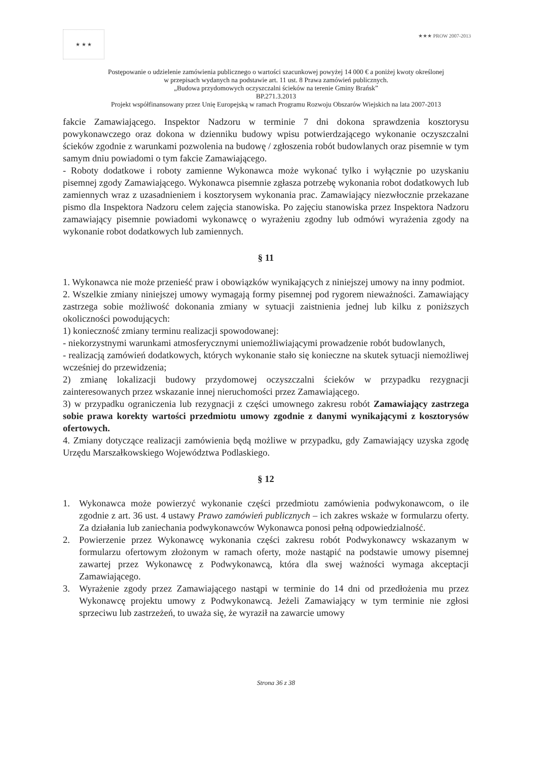★ ★ ★
★★★ PROW 2007-2013
Postępowanie o udzielenie zamówienia publicznego o wartości szacunkowej powyżej 14 000 € a poniżej kwoty określonej
w przepisach wydanych na podstawie art. 11 ust. 8 Prawa zamówień publicznych.
„Budowa przydomowych oczyszczalni ścieków na terenie Gminy Brańsk”
BP.271.3.2013
Projekt współfinansowany przez Unię Europejską w ramach Programu Rozwoju Obszarów Wiejskich na lata 2007-2013
fakcie Zamawiającego. Inspektor Nadzoru w terminie 7 dni dokona sprawdzenia kosztorysu powykonawczego oraz dokona w dzienniku budowy wpisu potwierdzającego wykonanie oczyszczalni ścieków zgodnie z warunkami pozwolenia na budowę / zgłoszenia robót budowlanych oraz pisemnie w tym samym dniu powiadomi o tym fakcie Zamawiającego.
- Roboty dodatkowe i roboty zamienne Wykonawca może wykonać tylko i wyłącznie po uzyskaniu pisemnej zgody Zamawiającego. Wykonawca pisemnie zgłasza potrzebę wykonania robot dodatkowych lub zamiennych wraz z uzasadnieniem i kosztorysem wykonania prac. Zamawiający niezwłocznie przekazane pismo dla Inspektora Nadzoru celem zajęcia stanowiska. Po zajęciu stanowiska przez Inspektora Nadzoru zamawiający pisemnie powiadomi wykonawcę o wyrażeniu zgodny lub odmówi wyrażenia zgody na wykonanie robot dodatkowych lub zamiennych.
§ 11
1. Wykonawca nie może przenieść praw i obowiązków wynikających z niniejszej umowy na inny podmiot.
2. Wszelkie zmiany niniejszej umowy wymagają formy pisemnej pod rygorem nieważności. Zamawiający zastrzega sobie możliwość dokonania zmiany w sytuacji zaistnienia jednej lub kilku z poniższych okoliczności powodujących:
1) konieczność zmiany terminu realizacji spowodowanej:
- niekorzystnymi warunkami atmosferycznymi uniemożliwiającymi prowadzenie robót budowlanych,
- realizacją zamówień dodatkowych, których wykonanie stało się konieczne na skutek sytuacji niemożliwej wcześniej do przewidzenia;
2) zmianę lokalizacji budowy przydomowej oczyszczalni ścieków w przypadku rezygnacji zainteresowanych przez wskazanie innej nieruchomości przez Zamawiającego.
3) w przypadku ograniczenia lub rezygnacji z części umownego zakresu robót Zamawiający zastrzega sobie prawa korekty wartości przedmiotu umowy zgodnie z danymi wynikającymi z kosztorysów ofertowych.
4. Zmiany dotyczące realizacji zamówienia będą możliwe w przypadku, gdy Zamawiający uzyska zgodę Urzędu Marszałkowskiego Województwa Podlaskiego.
§ 12
1. Wykonawca może powierzyć wykonanie części przedmiotu zamówienia podwykonawcom, o ile zgodnie z art. 36 ust. 4 ustawy Prawo zamówień publicznych – ich zakres wskaże w formularzu oferty. Za działania lub zaniechania podwykonawców Wykonawca ponosi pełną odpowiedzialność.
2. Powierzenie przez Wykonawcę wykonania części zakresu robót Podwykonawcy wskazanym w formularzu ofertowym złożonym w ramach oferty, może nastąpić na podstawie umowy pisemnej zawartej przez Wykonawcę z Podwykonawcą, która dla swej ważności wymaga akceptacji Zamawiającego.
3. Wyrażenie zgody przez Zamawiającego nastąpi w terminie do 14 dni od przedłożenia mu przez Wykonawcę projektu umowy z Podwykonawcą. Jeżeli Zamawiający w tym terminie nie zgłosi sprzeciwu lub zastrzeżeń, to uważa się, że wyraził na zawarcie umowy
Strona 36 z 38